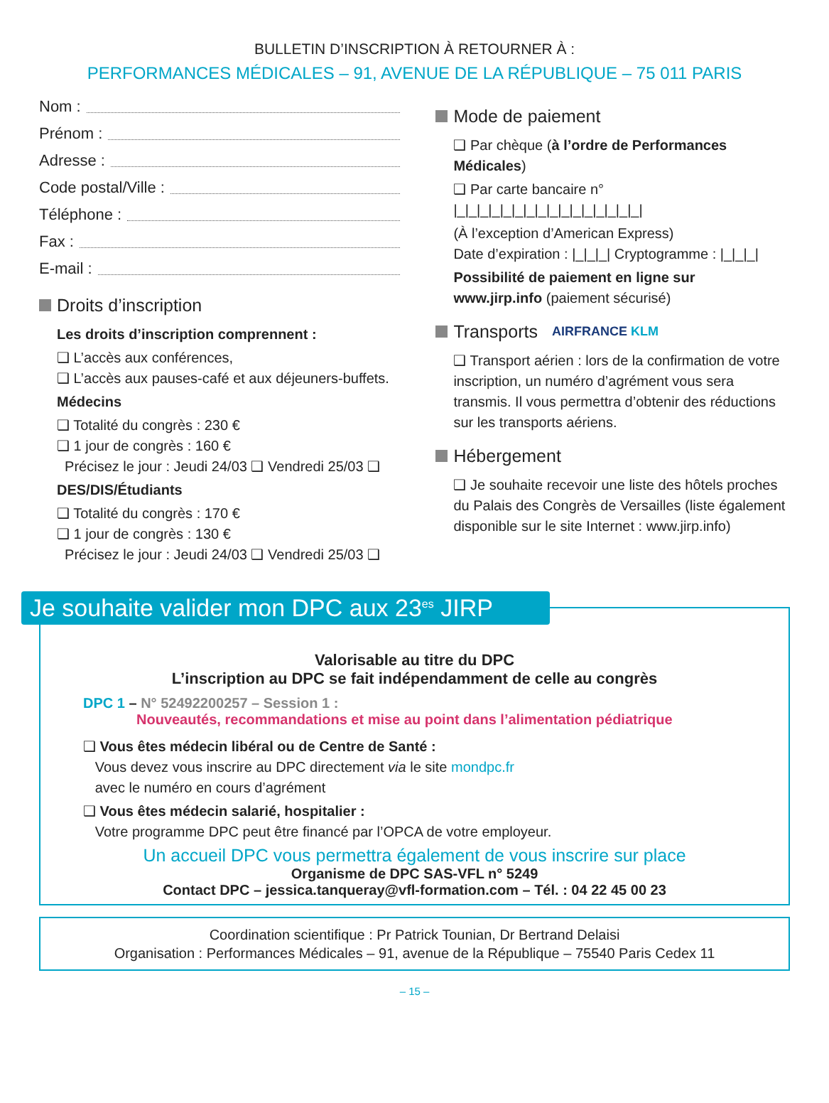BULLETIN D’INSCRIPTION À RETOURNER À :
PERFORMANCES MÉDICALES – 91, AVENUE DE LA RÉPUBLIQUE – 75 011 PARIS
Nom :
Prénom :
Adresse :
Code postal/Ville :
Téléphone :
Fax :
E-mail :
Droits d’inscription
Les droits d’inscription comprennent :
❑ L’accès aux conférences,
❑ L’accès aux pauses-café et aux déjeuners-buffets.
Médecins
❑ Totalité du congrès : 230 €
❑ 1 jour de congrès : 160 €
Précisez le jour : Jeudi 24/03 ❑ Vendredi 25/03 ❑
DES/DIS/Étudiants
❑ Totalité du congrès : 170 €
❑ 1 jour de congrès : 130 €
Précisez le jour : Jeudi 24/03 ❑ Vendredi 25/03 ❑
Mode de paiement
❑ Par chèque (à l’ordre de Performances Médicales)
❑ Par carte bancaire n° |_|_|_|_|_|_|_|_|_|_|_|_|_|_|_|_|
(À l’exception d’American Express)
Date d’expiration : |_|_|_| Cryptogramme : |_|_|_|
Possibilité de paiement en ligne sur
www.jirp.info (paiement sécurisé)
Transports AIRFRANCE KLM
❑ Transport aérien : lors de la confirmation de votre inscription, un numéro d’agrément vous sera transmis. Il vous permettra d’obtenir des réductions sur les transports aériens.
Hébergement
❑ Je souhaite recevoir une liste des hôtels proches du Palais des Congrès de Versailles (liste également disponible sur le site Internet : www.jirp.info)
Je souhaite valider mon DPC aux 23<sup>es</sup> JIRP
Valorisable au titre du DPC
L’inscription au DPC se fait indépendamment de celle au congrès
DPC 1 – N° 52492200257 – Session 1 :
Nouveautés, recommandations et mise au point dans l’alimentation pédiatrique
❑ Vous êtes médecin libéral ou de Centre de Santé :
Vous devez vous inscrire au DPC directement via le site mondpc.fr
avec le numéro en cours d’agrément
❑ Vous êtes médecin salarié, hospitalier :
Votre programme DPC peut être financé par l’OPCA de votre employeur.
Un accueil DPC vous permettra également de vous inscrire sur place
Organisme de DPC SAS-VFL n° 5249
Contact DPC – jessica.tanqueray@vfl-formation.com – Tél. : 04 22 45 00 23
Coordination scientifique : Pr Patrick Tounian, Dr Bertrand Delaisi
Organisation : Performances Médicales – 91, avenue de la République – 75540 Paris Cedex 11
– 15 –